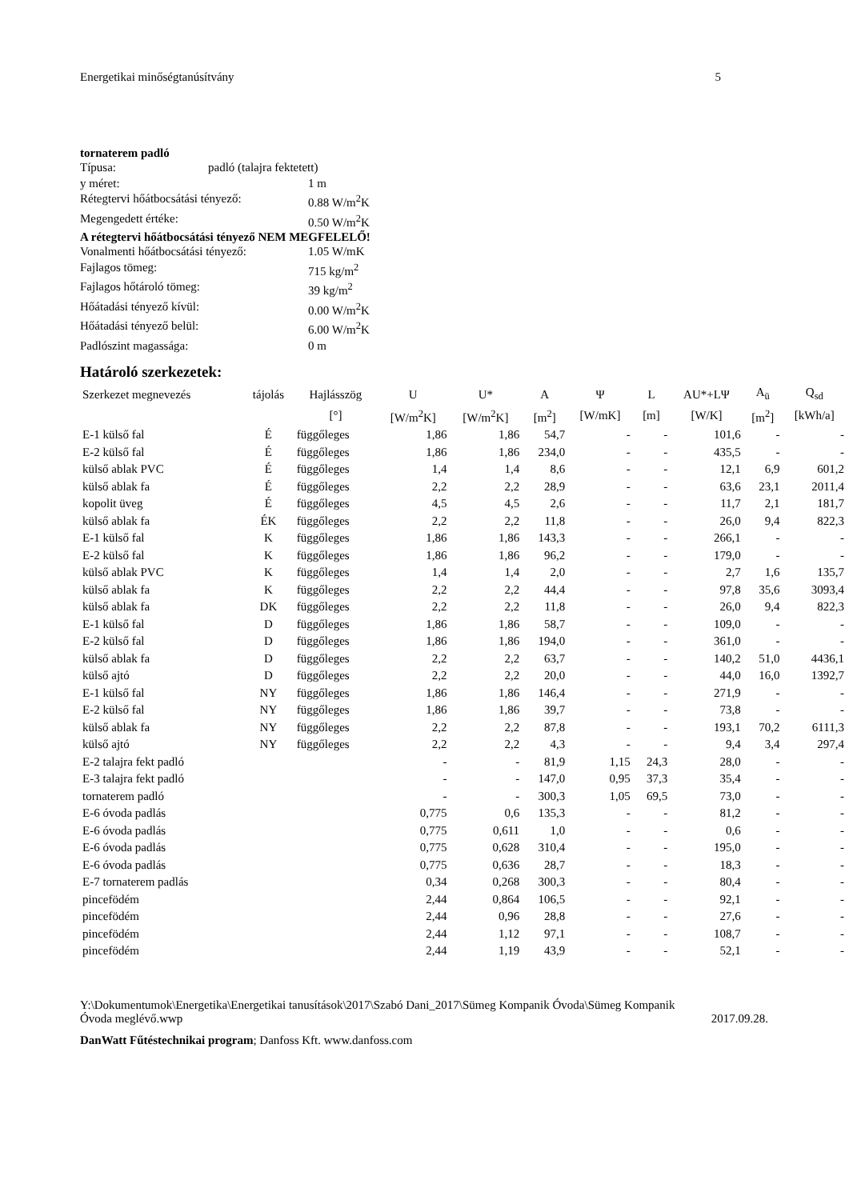Energetikai minőségtanúsítvány 5
tornaterem padló
Típusa: padló (talajra fektetett)
y méret: 1 m
Rétegtervi hőátbocsátási tényező: 0.88 W/m<sup>2</sup>K
Megengedett értéke: 0.50 W/m<sup>2</sup>K
A rétegtervi hőátbocsátási tényező NEM MEGFELELŐ!
Vonalmenti hőátbocsátási tényező: 1.05 W/mK
Fajlagos tömeg: 715 kg/m<sup>2</sup>
Fajlagos hőtároló tömeg: 39 kg/m<sup>2</sup>
Hőátadási tényező kívül: 0.00 W/m<sup>2</sup>K
Hőátadási tényező belül: 6.00 W/m<sup>2</sup>K
Padlószint magassága: 0 m
Határoló szerkezetek:
| Szerkezet megnevezés | tájolás | Hajlásszög | U | U* | A | Ψ | L | AU*+LΨ | A<sub>ü</sub> | Q<sub>sd</sub> |
| --- | --- | --- | --- | --- | --- | --- | --- | --- | --- | --- |
| | | [°] | [W/m<sup>2</sup>K] | [W/m<sup>2</sup>K] | [m<sup>2</sup>] | [W/mK] | [m] | [W/K] | [m<sup>2</sup>] | [kWh/a] |
| E-1 külső fal | É | függőleges | 1,86 | 1,86 | 54,7 | - | - | 101,6 | - | - |
| E-2 külső fal | É | függőleges | 1,86 | 1,86 | 234,0 | - | - | 435,5 | - | - |
| külső ablak PVC | É | függőleges | 1,4 | 1,4 | 8,6 | - | - | 12,1 | 6,9 | 601,2 |
| külső ablak fa | É | függőleges | 2,2 | 2,2 | 28,9 | - | - | 63,6 | 23,1 | 2011,4 |
| kopolit üveg | É | függőleges | 4,5 | 4,5 | 2,6 | - | - | 11,7 | 2,1 | 181,7 |
| külső ablak fa | ÉK | függőleges | 2,2 | 2,2 | 11,8 | - | - | 26,0 | 9,4 | 822,3 |
| E-1 külső fal | K | függőleges | 1,86 | 1,86 | 143,3 | - | - | 266,1 | - | - |
| E-2 külső fal | K | függőleges | 1,86 | 1,86 | 96,2 | - | - | 179,0 | - | - |
| külső ablak PVC | K | függőleges | 1,4 | 1,4 | 2,0 | - | - | 2,7 | 1,6 | 135,7 |
| külső ablak fa | K | függőleges | 2,2 | 2,2 | 44,4 | - | - | 97,8 | 35,6 | 3093,4 |
| külső ablak fa | DK | függőleges | 2,2 | 2,2 | 11,8 | - | - | 26,0 | 9,4 | 822,3 |
| E-1 külső fal | D | függőleges | 1,86 | 1,86 | 58,7 | - | - | 109,0 | - | - |
| E-2 külső fal | D | függőleges | 1,86 | 1,86 | 194,0 | - | - | 361,0 | - | - |
| külső ablak fa | D | függőleges | 2,2 | 2,2 | 63,7 | - | - | 140,2 | 51,0 | 4436,1 |
| külső ajtó | D | függőleges | 2,2 | 2,2 | 20,0 | - | - | 44,0 | 16,0 | 1392,7 |
| E-1 külső fal | NY | függőleges | 1,86 | 1,86 | 146,4 | - | - | 271,9 | - | - |
| E-2 külső fal | NY | függőleges | 1,86 | 1,86 | 39,7 | - | - | 73,8 | - | - |
| külső ablak fa | NY | függőleges | 2,2 | 2,2 | 87,8 | - | - | 193,1 | 70,2 | 6111,3 |
| külső ajtó | NY | függőleges | 2,2 | 2,2 | 4,3 | - | - | 9,4 | 3,4 | 297,4 |
| E-2 talajra fekt padló | | | - | - | 81,9 | 1,15 | 24,3 | 28,0 | - | - |
| E-3 talajra fekt padló | | | - | - | 147,0 | 0,95 | 37,3 | 35,4 | - | - |
| tornaterem padló | | | - | - | 300,3 | 1,05 | 69,5 | 73,0 | - | - |
| E-6 óvoda padlás | | | 0,775 | 0,6 | 135,3 | - | - | 81,2 | - | - |
| E-6 óvoda padlás | | | 0,775 | 0,611 | 1,0 | - | - | 0,6 | - | - |
| E-6 óvoda padlás | | | 0,775 | 0,628 | 310,4 | - | - | 195,0 | - | - |
| E-6 óvoda padlás | | | 0,775 | 0,636 | 28,7 | - | - | 18,3 | - | - |
| E-7 tornaterem padlás | | | 0,34 | 0,268 | 300,3 | - | - | 80,4 | - | - |
| pincefödém | | | 2,44 | 0,864 | 106,5 | - | - | 92,1 | - | - |
| pincefödém | | | 2,44 | 0,96 | 28,8 | - | - | 27,6 | - | - |
| pincefödém | | | 2,44 | 1,12 | 97,1 | - | - | 108,7 | - | - |
| pincefödém | | | 2,44 | 1,19 | 43,9 | - | - | 52,1 | - | - |
Y:\Dokumentumok\Energetika\Energetikai tanusítások\2017\Szabó Dani_2017\Sümeg Kompanik Óvoda\Sümeg Kompanik
Óvoda meglévő.wwp 2017.09.28.
DanWatt Fűtéstechnikai program; Danfoss Kft. www.danfoss.com